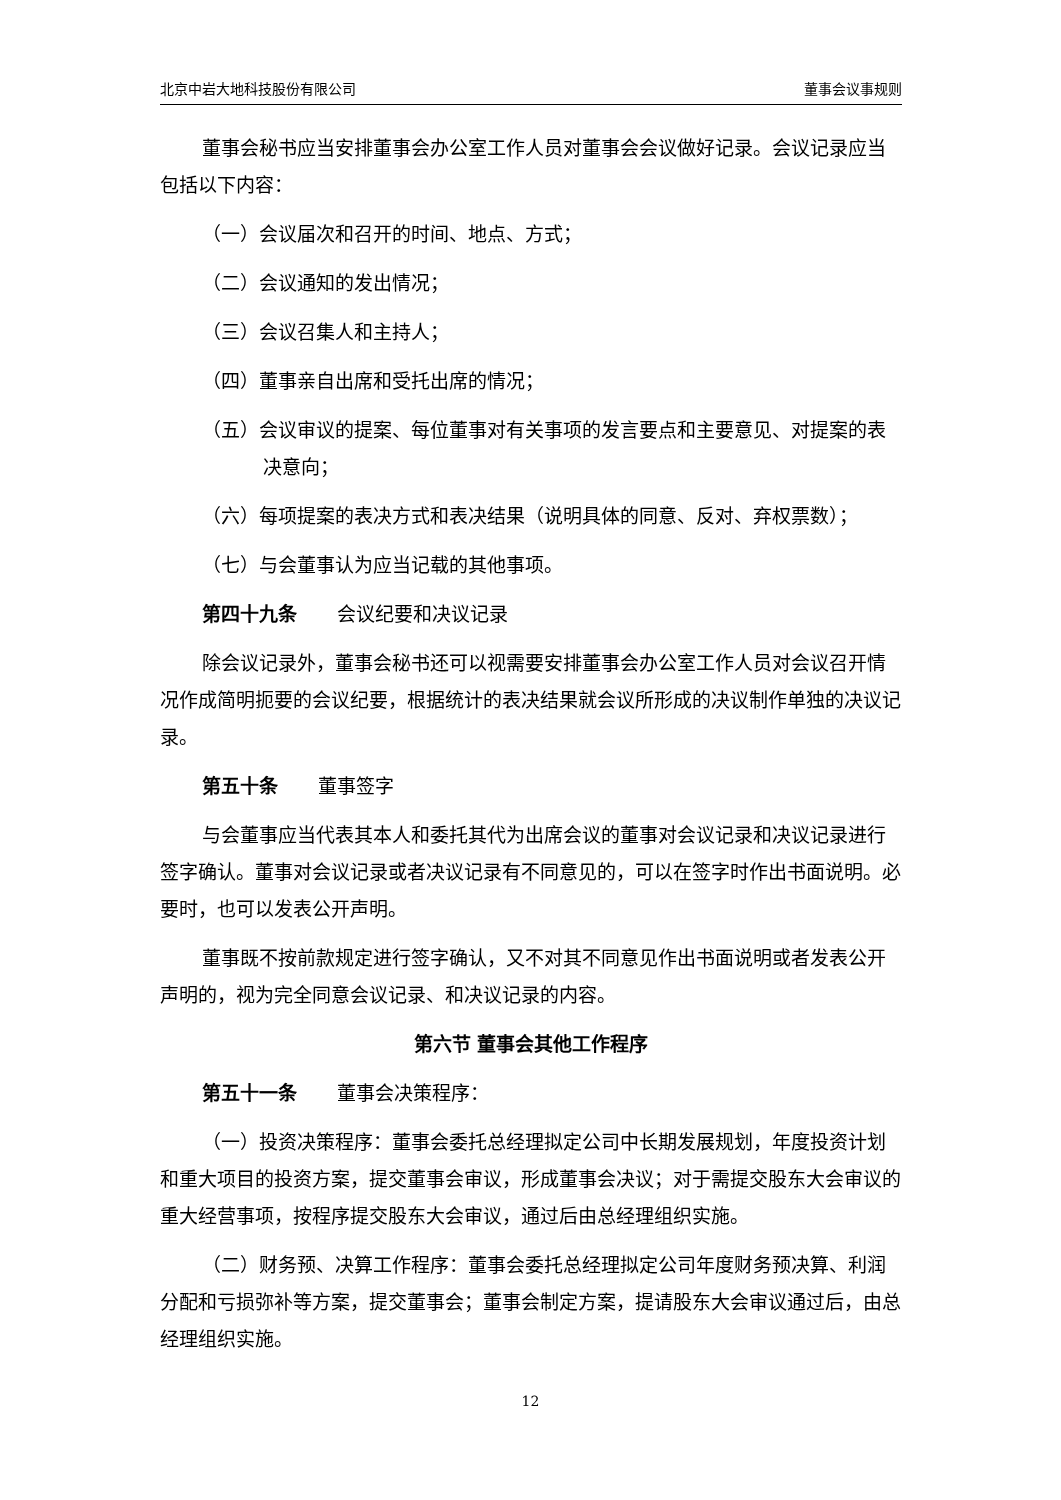北京中岩大地科技股份有限公司 董事会议事规则
董事会秘书应当安排董事会办公室工作人员对董事会会议做好记录。会议记录应当包括以下内容：
（一）会议届次和召开的时间、地点、方式；
（二）会议通知的发出情况；
（三）会议召集人和主持人；
（四）董事亲自出席和受托出席的情况；
（五）会议审议的提案、每位董事对有关事项的发言要点和主要意见、对提案的表决意向；
（六）每项提案的表决方式和表决结果（说明具体的同意、反对、弃权票数）；
（七）与会董事认为应当记载的其他事项。
第四十九条 会议纪要和决议记录
除会议记录外，董事会秘书还可以视需要安排董事会办公室工作人员对会议召开情况作成简明扼要的会议纪要，根据统计的表决结果就会议所形成的决议制作单独的决议记录。
第五十条 董事签字
与会董事应当代表其本人和委托其代为出席会议的董事对会议记录和决议记录进行签字确认。董事对会议记录或者决议记录有不同意见的，可以在签字时作出书面说明。必要时，也可以发表公开声明。
董事既不按前款规定进行签字确认，又不对其不同意见作出书面说明或者发表公开声明的，视为完全同意会议记录、和决议记录的内容。
第六节 董事会其他工作程序
第五十一条 董事会决策程序：
（一）投资决策程序：董事会委托总经理拟定公司中长期发展规划，年度投资计划和重大项目的投资方案，提交董事会审议，形成董事会决议；对于需提交股东大会审议的重大经营事项，按程序提交股东大会审议，通过后由总经理组织实施。
（二）财务预、决算工作程序：董事会委托总经理拟定公司年度财务预决算、利润分配和亏损弥补等方案，提交董事会；董事会制定方案，提请股东大会审议通过后，由总经理组织实施。
12